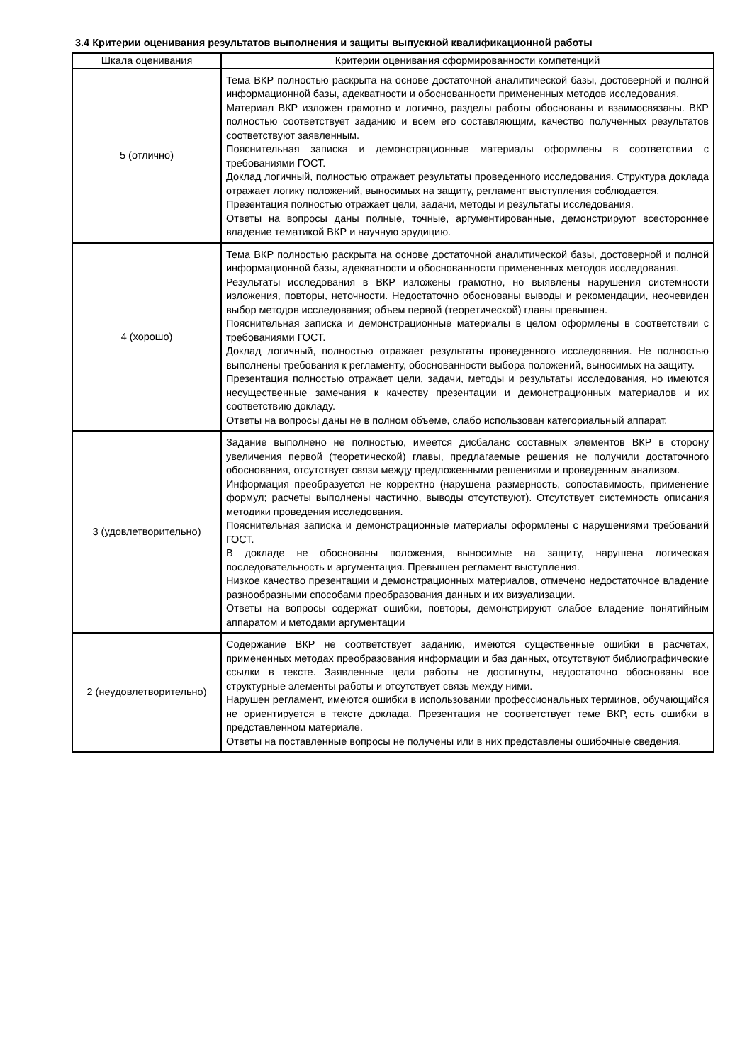3.4 Критерии оценивания результатов выполнения и защиты выпускной квалификационной работы
| Шкала оценивания | Критерии оценивания сформированности компетенций |
| --- | --- |
| 5 (отлично) | Тема ВКР полностью раскрыта на основе достаточной аналитической базы, достоверной и полной информационной базы, адекватности и обоснованности примененных методов исследования. Материал ВКР изложен грамотно и логично, разделы работы обоснованы и взаимосвязаны. ВКР полностью соответствует заданию и всем его составляющим, качество полученных результатов соответствуют заявленным. Пояснительная записка и демонстрационные материалы оформлены в соответствии с требованиями ГОСТ. Доклад логичный, полностью отражает результаты проведенного исследования. Структура доклада отражает логику положений, выносимых на защиту, регламент выступления соблюдается. Презентация полностью отражает цели, задачи, методы и результаты исследования. Ответы на вопросы даны полные, точные, аргументированные, демонстрируют всестороннее владение тематикой ВКР и научную эрудицию. |
| 4 (хорошо) | Тема ВКР полностью раскрыта на основе достаточной аналитической базы, достоверной и полной информационной базы, адекватности и обоснованности примененных методов исследования. Результаты исследования в ВКР изложены грамотно, но выявлены нарушения системности изложения, повторы, неточности. Недостаточно обоснованы выводы и рекомендации, неочевиден выбор методов исследования; объем первой (теоретической) главы превышен. Пояснительная записка и демонстрационные материалы в целом оформлены в соответствии с требованиями ГОСТ. Доклад логичный, полностью отражает результаты проведенного исследования. Не полностью выполнены требования к регламенту, обоснованности выбора положений, выносимых на защиту. Презентация полностью отражает цели, задачи, методы и результаты исследования, но имеются несущественные замечания к качеству презентации и демонстрационных материалов и их соответствию докладу. Ответы на вопросы даны не в полном объеме, слабо использован категориальный аппарат. |
| 3 (удовлетворительно) | Задание выполнено не полностью, имеется дисбаланс составных элементов ВКР в сторону увеличения первой (теоретической) главы, предлагаемые решения не получили достаточного обоснования, отсутствует связи между предложенными решениями и проведенным анализом. Информация преобразуется не корректно (нарушена размерность, сопоставимость, применение формул; расчеты выполнены частично, выводы отсутствуют). Отсутствует системность описания методики проведения исследования. Пояснительная записка и демонстрационные материалы оформлены с нарушениями требований ГОСТ. В докладе не обоснованы положения, выносимые на защиту, нарушена логическая последовательность и аргументация. Превышен регламент выступления. Низкое качество презентации и демонстрационных материалов, отмечено недостаточное владение разнообразными способами преобразования данных и их визуализации. Ответы на вопросы содержат ошибки, повторы, демонстрируют слабое владение понятийным аппаратом и методами аргументации |
| 2 (неудовлетворительно) | Содержание ВКР не соответствует заданию, имеются существенные ошибки в расчетах, примененных методах преобразования информации и баз данных, отсутствуют библиографические ссылки в тексте. Заявленные цели работы не достигнуты, недостаточно обоснованы все структурные элементы работы и отсутствует связь между ними. Нарушен регламент, имеются ошибки в использовании профессиональных терминов, обучающийся не ориентируется в тексте доклада. Презентация не соответствует теме ВКР, есть ошибки в представленном материале. Ответы на поставленные вопросы не получены или в них представлены ошибочные сведения. |